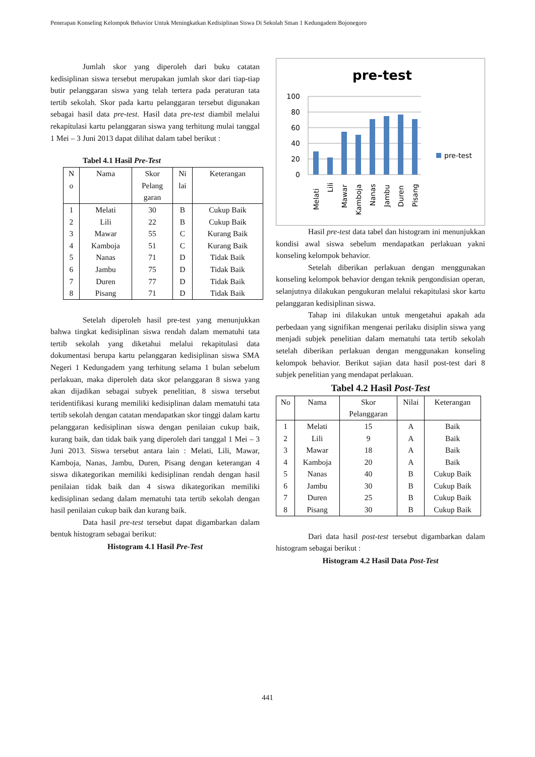Penerapan Konseling Kelompok Behavior Untuk Meningkatkan Kedisiplinan Siswa Di Sekolah Sman 1 Kedungadem Bojonegoro
Jumlah skor yang diperoleh dari buku catatan kedisiplinan siswa tersebut merupakan jumlah skor dari tiap-tiap butir pelanggaran siswa yang telah tertera pada peraturan tata tertib sekolah. Skor pada kartu pelanggaran tersebut digunakan sebagai hasil data pre-test. Hasil data pre-test diambil melalui rekapitulasi kartu pelanggaran siswa yang terhitung mulai tanggal 1 Mei – 3 Juni 2013 dapat dilihat dalam tabel berikut :
Tabel 4.1 Hasil Pre-Test
| N o | Nama | Skor Pelang garan | Ni lai | Keterangan |
| --- | --- | --- | --- | --- |
| 1 | Melati | 30 | B | Cukup Baik |
| 2 | Lili | 22 | B | Cukup Baik |
| 3 | Mawar | 55 | C | Kurang Baik |
| 4 | Kamboja | 51 | C | Kurang Baik |
| 5 | Nanas | 71 | D | Tidak Baik |
| 6 | Jambu | 75 | D | Tidak Baik |
| 7 | Duren | 77 | D | Tidak Baik |
| 8 | Pisang | 71 | D | Tidak Baik |
Setelah diperoleh hasil pre-test yang menunjukkan bahwa tingkat kedisiplinan siswa rendah dalam mematuhi tata tertib sekolah yang diketahui melalui rekapitulasi data dokumentasi berupa kartu pelanggaran kedisiplinan siswa SMA Negeri 1 Kedungadem yang terhitung selama 1 bulan sebelum perlakuan, maka diperoleh data skor pelanggaran 8 siswa yang akan dijadikan sebagai subyek penelitian, 8 siswa tersebut teridentifikasi kurang memiliki kedisiplinan dalam mematuhi tata tertib sekolah dengan catatan mendapatkan skor tinggi dalam kartu pelanggaran kedisiplinan siswa dengan penilaian cukup baik, kurang baik, dan tidak baik yang diperoleh dari tanggal 1 Mei – 3 Juni 2013. Siswa tersebut antara lain : Melati, Lili, Mawar, Kamboja, Nanas, Jambu, Duren, Pisang dengan keterangan 4 siswa dikategorikan memiliki kedisiplinan rendah dengan hasil penilaian tidak baik dan 4 siswa dikategorikan memiliki kedisiplinan sedang dalam mematuhi tata tertib sekolah dengan hasil penilaian cukup baik dan kurang baik.
Data hasil pre-test tersebut dapat digambarkan dalam bentuk histogram sebagai berikut:
Histogram 4.1 Hasil Pre-Test
pre-test
100
80
60
40
20
0
pre-test
Melati
Lili
Mawar
Kamboja
Nanas
Jambu
Duren
Pisang
Hasil pre-test data tabel dan histogram ini menunjukkan kondisi awal siswa sebelum mendapatkan perlakuan yakni konseling kelompok behavior.
Setelah diberikan perlakuan dengan menggunakan konseling kelompok behavior dengan teknik pengondisian operan, selanjutnya dilakukan pengukuran melalui rekapitulasi skor kartu pelanggaran kedisiplinan siswa.
Tahap ini dilakukan untuk mengetahui apakah ada perbedaan yang signifikan mengenai perilaku disiplin siswa yang menjadi subjek penelitian dalam mematuhi tata tertib sekolah setelah diberikan perlakuan dengan menggunakan konseling kelompok behavior. Berikut sajian data hasil post-test dari 8 subjek penelitian yang mendapat perlakuan.
Tabel 4.2 Hasil Post-Test
| No | Nama | Skor Pelanggaran | Nilai | Keterangan |
| --- | --- | --- | --- | --- |
| 1 | Melati | 15 | A | Baik |
| 2 | Lili | 9 | A | Baik |
| 3 | Mawar | 18 | A | Baik |
| 4 | Kamboja | 20 | A | Baik |
| 5 | Nanas | 40 | B | Cukup Baik |
| 6 | Jambu | 30 | B | Cukup Baik |
| 7 | Duren | 25 | B | Cukup Baik |
| 8 | Pisang | 30 | B | Cukup Baik |
Dari data hasil post-test tersebut digambarkan dalam histogram sebagai berikut :
Histogram 4.2 Hasil Data Post-Test
441